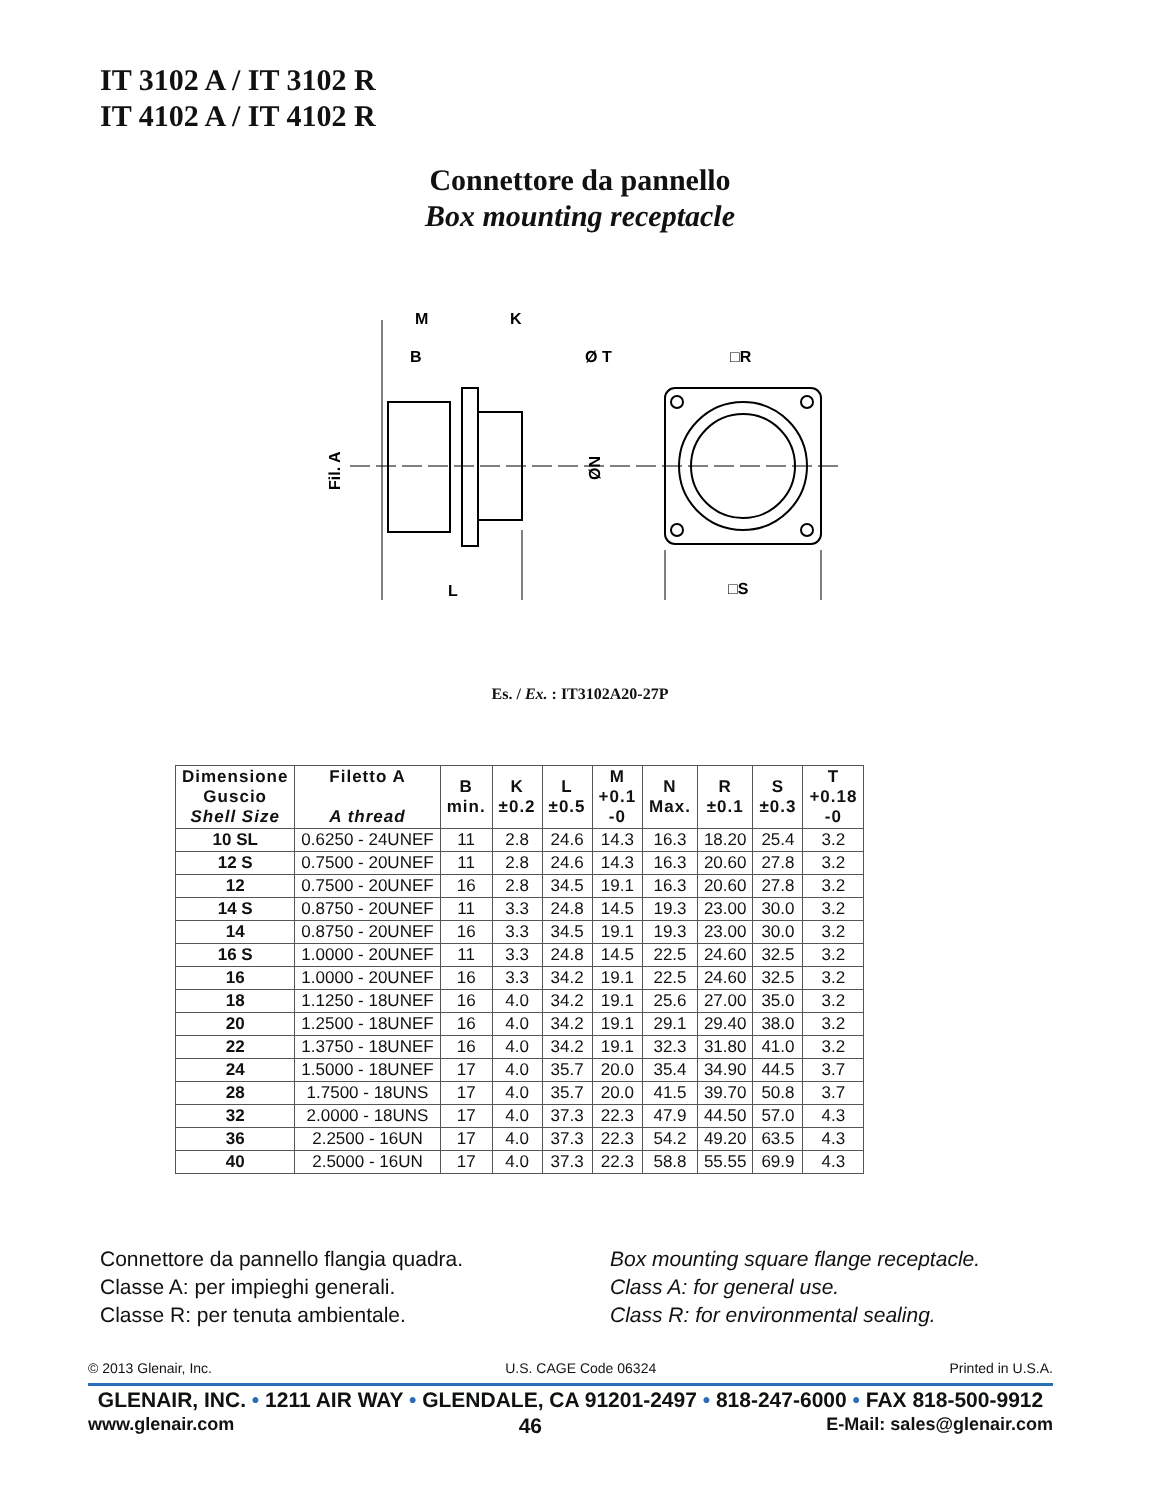IT 3102 A / IT 3102 R
IT 4102 A / IT 4102 R
Connettore da pannello
Box mounting receptacle
M
K
B
Ø T
□R
Fil. A
ØN
L
□S
Es. / Ex. : IT3102A20-27P
| Dimensione Guscio Shell Size | Filetto A A thread | B min. | K ±0.2 | L ±0.5 | M +0.1 -0 | N Max. | R ±0.1 | S ±0.3 | T +0.18 -0 |
| --- | --- | --- | --- | --- | --- | --- | --- | --- | --- |
| 10 SL | 0.6250 - 24UNEF | 11 | 2.8 | 24.6 | 14.3 | 16.3 | 18.20 | 25.4 | 3.2 |
| 12 S | 0.7500 - 20UNEF | 11 | 2.8 | 24.6 | 14.3 | 16.3 | 20.60 | 27.8 | 3.2 |
| 12 | 0.7500 - 20UNEF | 16 | 2.8 | 34.5 | 19.1 | 16.3 | 20.60 | 27.8 | 3.2 |
| 14 S | 0.8750 - 20UNEF | 11 | 3.3 | 24.8 | 14.5 | 19.3 | 23.00 | 30.0 | 3.2 |
| 14 | 0.8750 - 20UNEF | 16 | 3.3 | 34.5 | 19.1 | 19.3 | 23.00 | 30.0 | 3.2 |
| 16 S | 1.0000 - 20UNEF | 11 | 3.3 | 24.8 | 14.5 | 22.5 | 24.60 | 32.5 | 3.2 |
| 16 | 1.0000 - 20UNEF | 16 | 3.3 | 34.2 | 19.1 | 22.5 | 24.60 | 32.5 | 3.2 |
| 18 | 1.1250 - 18UNEF | 16 | 4.0 | 34.2 | 19.1 | 25.6 | 27.00 | 35.0 | 3.2 |
| 20 | 1.2500 - 18UNEF | 16 | 4.0 | 34.2 | 19.1 | 29.1 | 29.40 | 38.0 | 3.2 |
| 22 | 1.3750 - 18UNEF | 16 | 4.0 | 34.2 | 19.1 | 32.3 | 31.80 | 41.0 | 3.2 |
| 24 | 1.5000 - 18UNEF | 17 | 4.0 | 35.7 | 20.0 | 35.4 | 34.90 | 44.5 | 3.7 |
| 28 | 1.7500 - 18UNS | 17 | 4.0 | 35.7 | 20.0 | 41.5 | 39.70 | 50.8 | 3.7 |
| 32 | 2.0000 - 18UNS | 17 | 4.0 | 37.3 | 22.3 | 47.9 | 44.50 | 57.0 | 4.3 |
| 36 | 2.2500 - 16UN | 17 | 4.0 | 37.3 | 22.3 | 54.2 | 49.20 | 63.5 | 4.3 |
| 40 | 2.5000 - 16UN | 17 | 4.0 | 37.3 | 22.3 | 58.8 | 55.55 | 69.9 | 4.3 |
Connettore da pannello flangia quadra.
Classe A: per impieghi generali.
Classe R: per tenuta ambientale.
Box mounting square flange receptacle.
Class A: for general use.
Class R: for environmental sealing.
© 2013 Glenair, Inc. U.S. CAGE Code 06324 Printed in U.S.A.
GLENAIR, INC. • 1211 AIR WAY • GLENDALE, CA 91201-2497 • 818-247-6000 • FAX 818-500-9912
www.glenair.com 46 E-Mail: sales@glenair.com